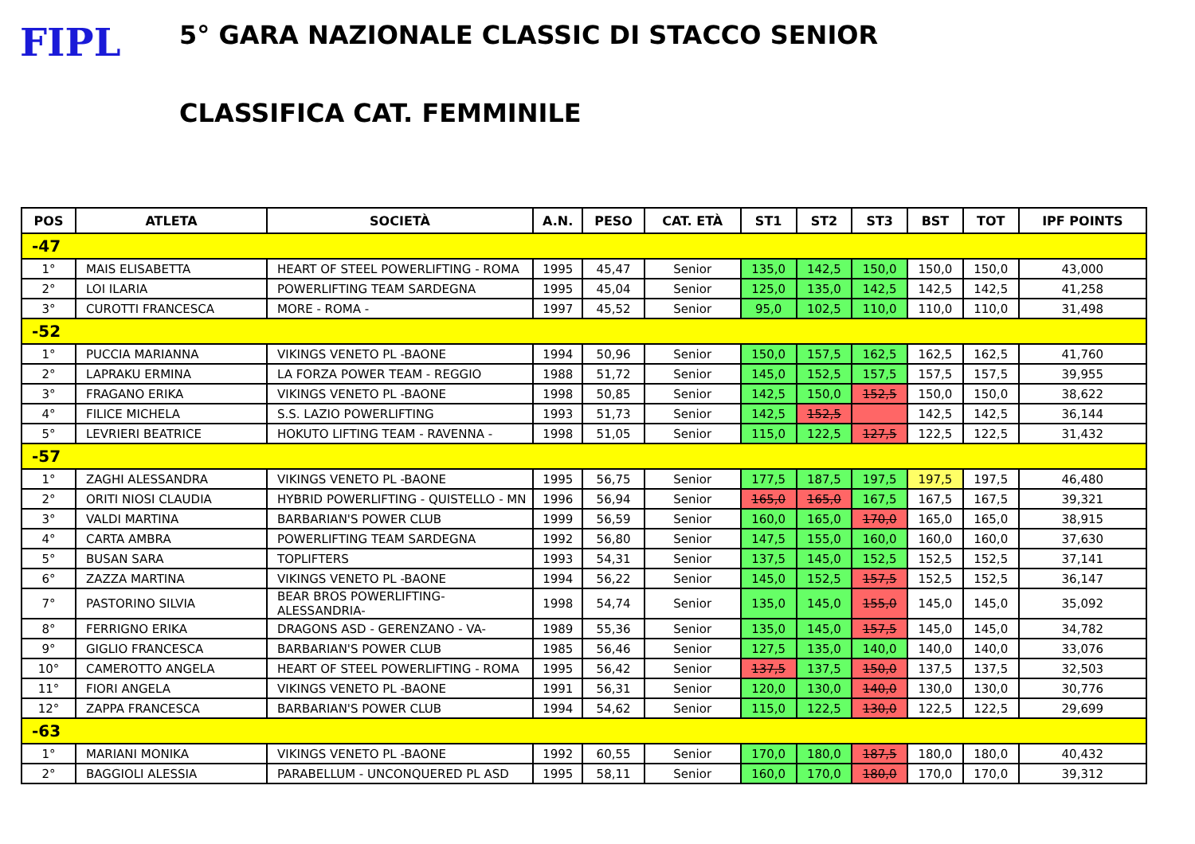FIPL
5° GARA NAZIONALE CLASSIC DI STACCO SENIOR
CLASSIFICA CAT. FEMMINILE
| POS | ATLETA | SOCIETÀ | A.N. | PESO | CAT. ETÀ | ST1 | ST2 | ST3 | BST | TOT | IPF POINTS |
| --- | --- | --- | --- | --- | --- | --- | --- | --- | --- | --- | --- |
| -47 | | | | | | | | | | | |
| 1° | MAIS ELISABETTA | HEART OF STEEL POWERLIFTING - ROMA | 1995 | 45,47 | Senior | 135,0 | 142,5 | 150,0 | 150,0 | 150,0 | 43,000 |
| 2° | LOI ILARIA | POWERLIFTING TEAM SARDEGNA | 1995 | 45,04 | Senior | 125,0 | 135,0 | 142,5 | 142,5 | 142,5 | 41,258 |
| 3° | CUROTTI FRANCESCA | MORE - ROMA - | 1997 | 45,52 | Senior | 95,0 | 102,5 | 110,0 | 110,0 | 110,0 | 31,498 |
| -52 | | | | | | | | | | | |
| 1° | PUCCIA MARIANNA | VIKINGS VENETO PL -BAONE | 1994 | 50,96 | Senior | 150,0 | 157,5 | 162,5 | 162,5 | 162,5 | 41,760 |
| 2° | LAPRAKU ERMINA | LA FORZA POWER TEAM - REGGIO | 1988 | 51,72 | Senior | 145,0 | 152,5 | 157,5 | 157,5 | 157,5 | 39,955 |
| 3° | FRAGANO ERIKA | VIKINGS VENETO PL -BAONE | 1998 | 50,85 | Senior | 142,5 | 150,0 | 152,5 | 150,0 | 150,0 | 38,622 |
| 4° | FILICE MICHELA | S.S. LAZIO POWERLIFTING | 1993 | 51,73 | Senior | 142,5 | 152,5 | | 142,5 | 142,5 | 36,144 |
| 5° | LEVRIERI BEATRICE | HOKUTO LIFTING TEAM - RAVENNA - | 1998 | 51,05 | Senior | 115,0 | 122,5 | 127,5 | 122,5 | 122,5 | 31,432 |
| -57 | | | | | | | | | | | |
| 1° | ZAGHI ALESSANDRA | VIKINGS VENETO PL -BAONE | 1995 | 56,75 | Senior | 177,5 | 187,5 | 197,5 | 197,5 | 197,5 | 46,480 |
| 2° | ORITI NIOSI CLAUDIA | HYBRID POWERLIFTING - QUISTELLO - MN | 1996 | 56,94 | Senior | 165,0 | 165,0 | 167,5 | 167,5 | 167,5 | 39,321 |
| 3° | VALDI MARTINA | BARBARIAN'S POWER CLUB | 1999 | 56,59 | Senior | 160,0 | 165,0 | 170,0 | 165,0 | 165,0 | 38,915 |
| 4° | CARTA AMBRA | POWERLIFTING TEAM SARDEGNA | 1992 | 56,80 | Senior | 147,5 | 155,0 | 160,0 | 160,0 | 160,0 | 37,630 |
| 5° | BUSAN SARA | TOPLIFTERS | 1993 | 54,31 | Senior | 137,5 | 145,0 | 152,5 | 152,5 | 152,5 | 37,141 |
| 6° | ZAZZA MARTINA | VIKINGS VENETO PL -BAONE | 1994 | 56,22 | Senior | 145,0 | 152,5 | 157,5 | 152,5 | 152,5 | 36,147 |
| 7° | PASTORINO SILVIA | BEAR BROS POWERLIFTING-ALESSANDRIA- | 1998 | 54,74 | Senior | 135,0 | 145,0 | 155,0 | 145,0 | 145,0 | 35,092 |
| 8° | FERRIGNO ERIKA | DRAGONS ASD - GERENZANO - VA- | 1989 | 55,36 | Senior | 135,0 | 145,0 | 157,5 | 145,0 | 145,0 | 34,782 |
| 9° | GIGLIO FRANCESCA | BARBARIAN'S POWER CLUB | 1985 | 56,46 | Senior | 127,5 | 135,0 | 140,0 | 140,0 | 140,0 | 33,076 |
| 10° | CAMEROTTO ANGELA | HEART OF STEEL POWERLIFTING - ROMA | 1995 | 56,42 | Senior | 137,5 | 137,5 | 150,0 | 137,5 | 137,5 | 32,503 |
| 11° | FIORI ANGELA | VIKINGS VENETO PL -BAONE | 1991 | 56,31 | Senior | 120,0 | 130,0 | 140,0 | 130,0 | 130,0 | 30,776 |
| 12° | ZAPPA FRANCESCA | BARBARIAN'S POWER CLUB | 1994 | 54,62 | Senior | 115,0 | 122,5 | 130,0 | 122,5 | 122,5 | 29,699 |
| -63 | | | | | | | | | | | |
| 1° | MARIANI MONIKA | VIKINGS VENETO PL -BAONE | 1992 | 60,55 | Senior | 170,0 | 180,0 | 187,5 | 180,0 | 180,0 | 40,432 |
| 2° | BAGGIOLI ALESSIA | PARABELLUM - UNCONQUERED PL ASD | 1995 | 58,11 | Senior | 160,0 | 170,0 | 180,0 | 170,0 | 170,0 | 39,312 |